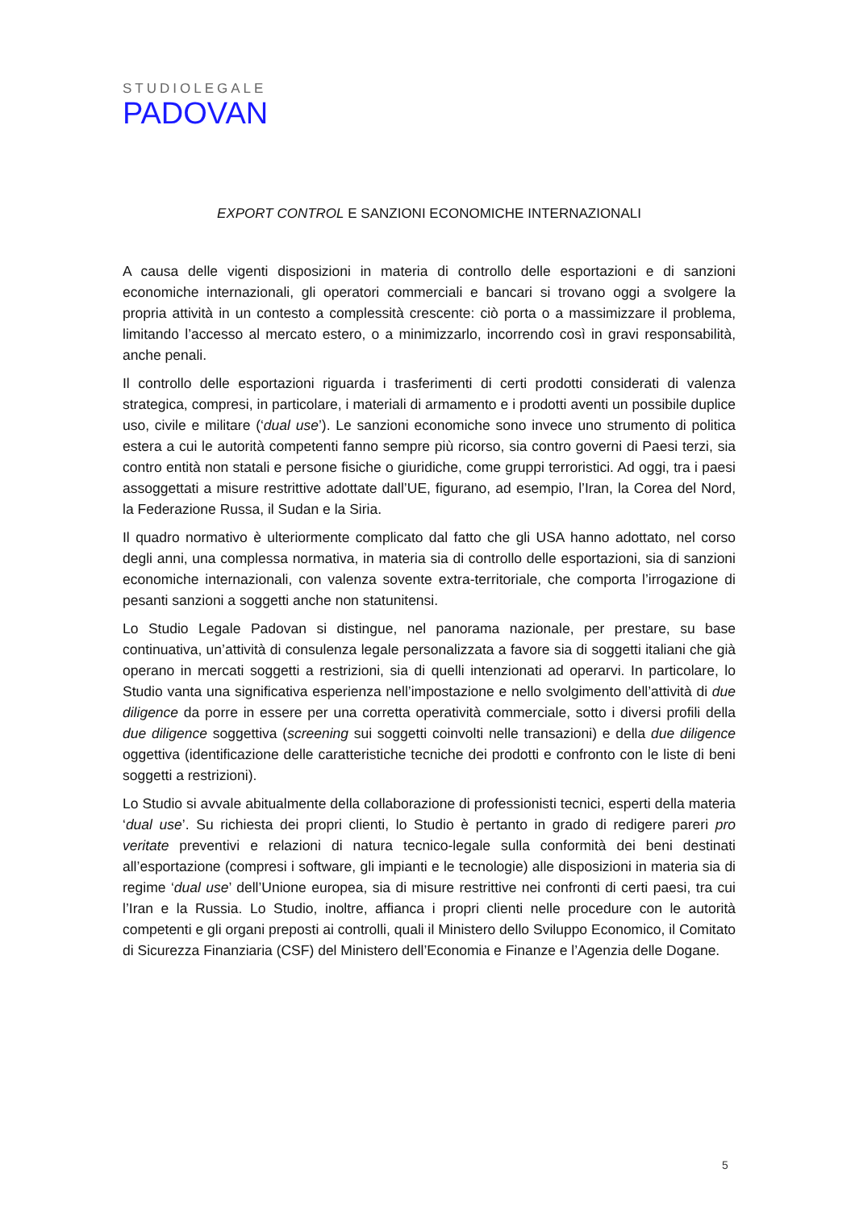STUDIOLEGALE
PADOVAN
EXPORT CONTROL E SANZIONI ECONOMICHE INTERNAZIONALI
A causa delle vigenti disposizioni in materia di controllo delle esportazioni e di sanzioni economiche internazionali, gli operatori commerciali e bancari si trovano oggi a svolgere la propria attività in un contesto a complessità crescente: ciò porta o a massimizzare il problema, limitando l’accesso al mercato estero, o a minimizzarlo, incorrendo così in gravi responsabilità, anche penali.
Il controllo delle esportazioni riguarda i trasferimenti di certi prodotti considerati di valenza strategica, compresi, in particolare, i materiali di armamento e i prodotti aventi un possibile duplice uso, civile e militare (‘dual use’). Le sanzioni economiche sono invece uno strumento di politica estera a cui le autorità competenti fanno sempre più ricorso, sia contro governi di Paesi terzi, sia contro entità non statali e persone fisiche o giuridiche, come gruppi terroristici. Ad oggi, tra i paesi assoggettati a misure restrittive adottate dall’UE, figurano, ad esempio, l’Iran, la Corea del Nord, la Federazione Russa, il Sudan e la Siria.
Il quadro normativo è ulteriormente complicato dal fatto che gli USA hanno adottato, nel corso degli anni, una complessa normativa, in materia sia di controllo delle esportazioni, sia di sanzioni economiche internazionali, con valenza sovente extra-territoriale, che comporta l’irrogazione di pesanti sanzioni a soggetti anche non statunitensi.
Lo Studio Legale Padovan si distingue, nel panorama nazionale, per prestare, su base continuativa, un’attività di consulenza legale personalizzata a favore sia di soggetti italiani che già operano in mercati soggetti a restrizioni, sia di quelli intenzionati ad operarvi. In particolare, lo Studio vanta una significativa esperienza nell’impostazione e nello svolgimento dell’attività di due diligence da porre in essere per una corretta operatività commerciale, sotto i diversi profili della due diligence soggettiva (screening sui soggetti coinvolti nelle transazioni) e della due diligence oggettiva (identificazione delle caratteristiche tecniche dei prodotti e confronto con le liste di beni soggetti a restrizioni).
Lo Studio si avvale abitualmente della collaborazione di professionisti tecnici, esperti della materia ‘dual use’. Su richiesta dei propri clienti, lo Studio è pertanto in grado di redigere pareri pro veritate preventivi e relazioni di natura tecnico-legale sulla conformità dei beni destinati all’esportazione (compresi i software, gli impianti e le tecnologie) alle disposizioni in materia sia di regime ‘dual use’ dell’Unione europea, sia di misure restrittive nei confronti di certi paesi, tra cui l’Iran e la Russia. Lo Studio, inoltre, affianca i propri clienti nelle procedure con le autorità competenti e gli organi preposti ai controlli, quali il Ministero dello Sviluppo Economico, il Comitato di Sicurezza Finanziaria (CSF) del Ministero dell’Economia e Finanze e l’Agenzia delle Dogane.
5